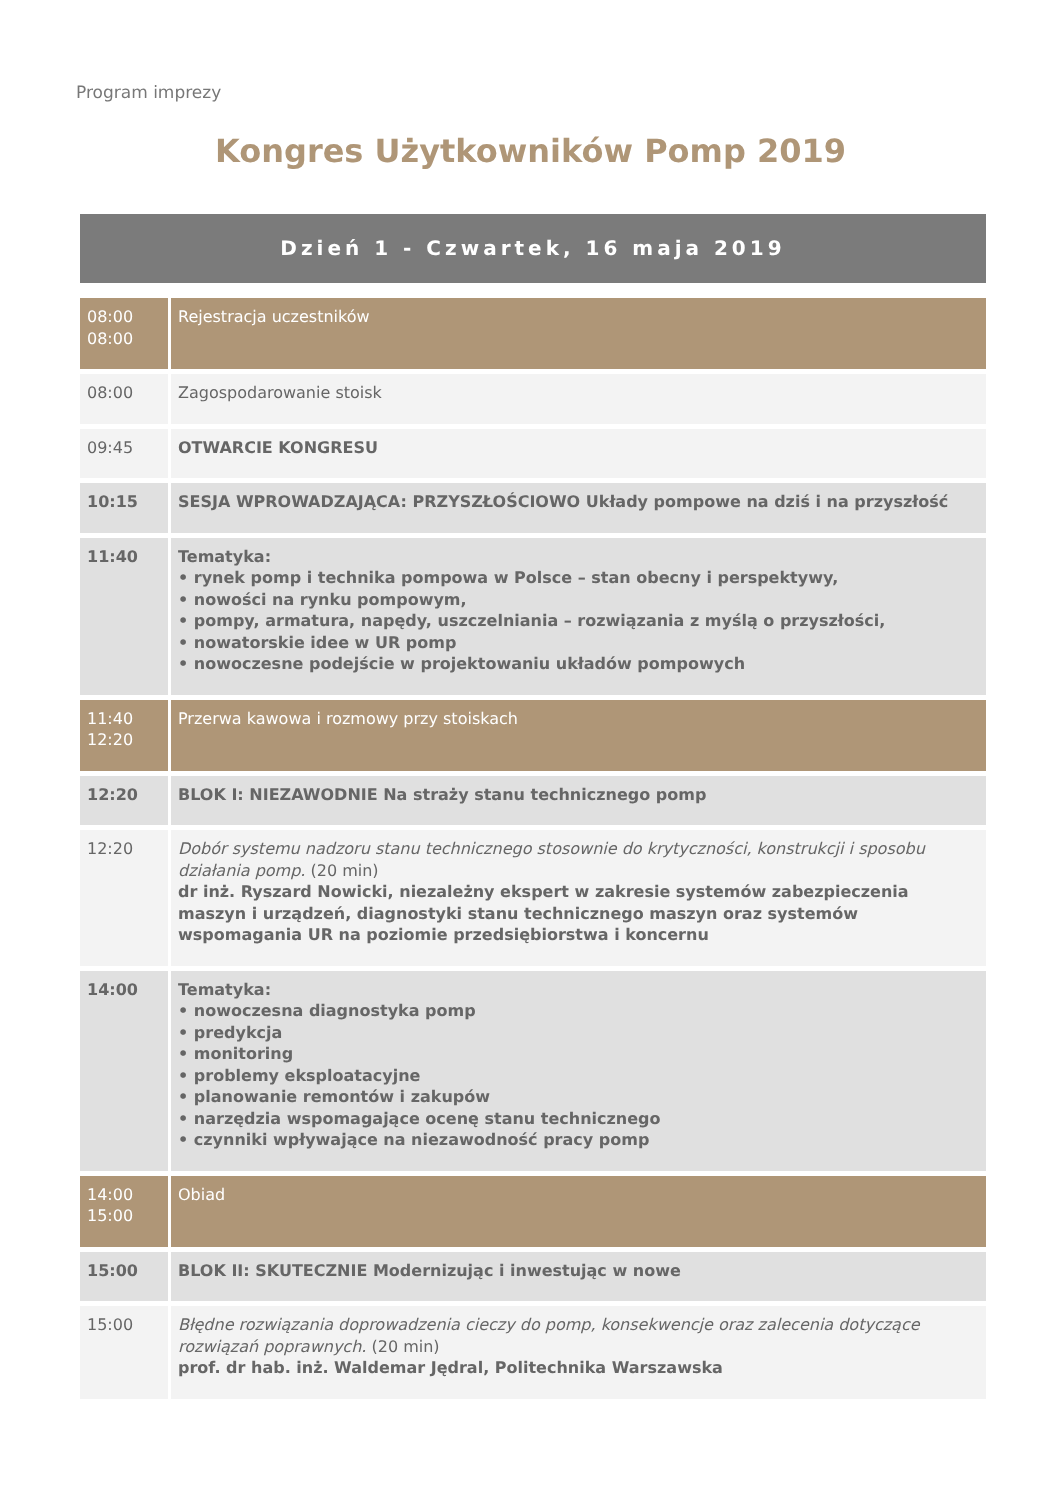Program imprezy
Kongres Użytkowników Pomp 2019
Dzień 1 - Czwartek, 16 maja 2019
| 08:00 08:00 | Rejestracja uczestników |
| 08:00 | Zagospodarowanie stoisk |
| 09:45 | OTWARCIE KONGRESU |
| 10:15 | SESJA WPROWADZAJĄCA: PRZYSZŁOŚCIOWO Układy pompowe na dziś i na przyszłość |
| 11:40 | Tematyka: • rynek pomp i technika pompowa w Polsce – stan obecny i perspektywy, • nowości na rynku pompowym, • pompy, armatura, napędy, uszczelniania – rozwiązania z myślą o przyszłości, • nowatorskie idee w UR pomp • nowoczesne podejście w projektowaniu układów pompowych |
| 11:40 12:20 | Przerwa kawowa i rozmowy przy stoiskach |
| 12:20 | BLOK I: NIEZAWODNIE Na straży stanu technicznego pomp |
| 12:20 | Dobór systemu nadzoru stanu technicznego stosownie do krytyczności, konstrukcji i sposobu działania pomp. (20 min) dr inż. Ryszard Nowicki, niezależny ekspert w zakresie systemów zabezpieczenia maszyn i urządzeń, diagnostyki stanu technicznego maszyn oraz systemów wspomagania UR na poziomie przedsiębiorstwa i koncernu |
| 14:00 | Tematyka: • nowoczesna diagnostyka pomp • predykcja • monitoring • problemy eksploatacyjne • planowanie remontów i zakupów • narzędzia wspomagające ocenę stanu technicznego • czynniki wpływające na niezawodność pracy pomp |
| 14:00 15:00 | Obiad |
| 15:00 | BLOK II: SKUTECZNIE Modernizując i inwestując w nowe |
| 15:00 | Błędne rozwiązania doprowadzenia cieczy do pomp, konsekwencje oraz zalecenia dotyczące rozwiązań poprawnych. (20 min) prof. dr hab. inż. Waldemar Jędral, Politechnika Warszawska |